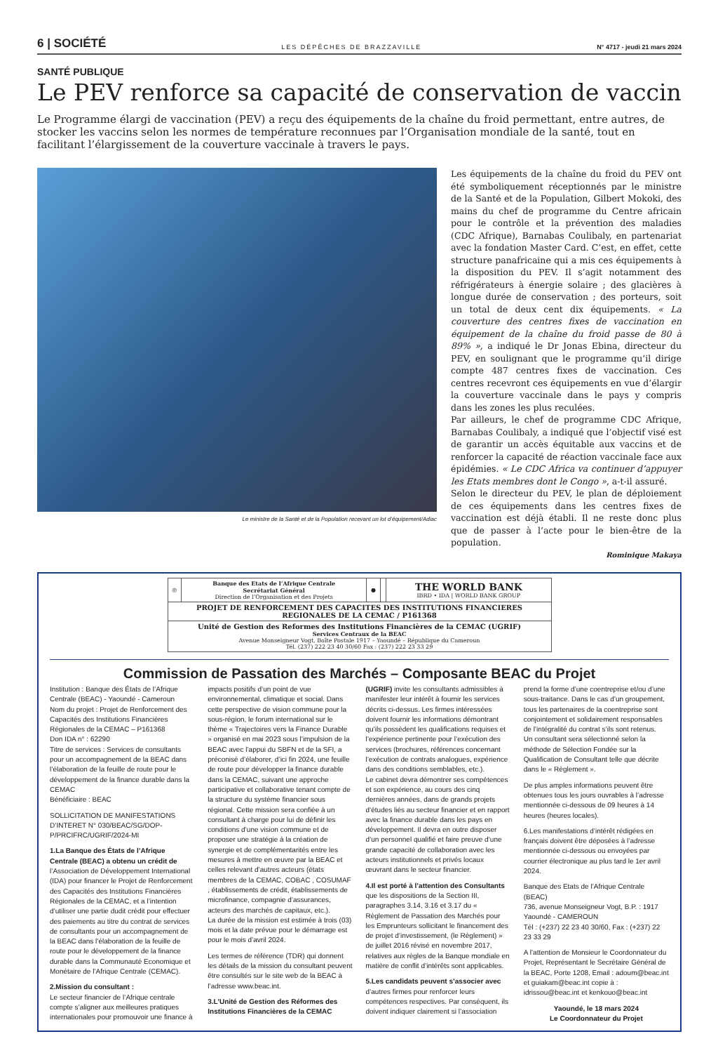6 | SOCIÉTÉ LES DÉPÊCHES DE BRAZZAVILLE N° 4717 - jeudi 21 mars 2024
SANTÉ PUBLIQUE
Le PEV renforce sa capacité de conservation de vaccin
Le Programme élargi de vaccination (PEV) a reçu des équipements de la chaîne du froid permettant, entre autres, de stocker les vaccins selon les normes de température reconnues par l’Organisation mondiale de la santé, tout en facilitant l’élargissement de la couverture vaccinale à travers le pays.
Le ministre de la Santé et de la Population recevant un lot d’équipement/Adiac
Les équipements de la chaîne du froid du PEV ont été symboliquement réceptionnés par le ministre de la Santé et de la Population, Gilbert Mokoki, des mains du chef de programme du Centre africain pour le contrôle et la prévention des maladies (CDC Afrique), Barnabas Coulibaly, en partenariat avec la fondation Master Card. C’est, en effet, cette structure panafricaine qui a mis ces équipements à la disposition du PEV. Il s’agit notamment des réfrigérateurs à énergie solaire ; des glacières à longue durée de conservation ; des porteurs, soit un total de deux cent dix équipements. « La couverture des centres fixes de vaccination en équipement de la chaîne du froid passe de 80 à 89% », a indiqué le Dr Jonas Ebina, directeur du PEV, en soulignant que le programme qu’il dirige compte 487 centres fixes de vaccination. Ces centres recevront ces équipements en vue d’élargir la couverture vaccinale dans le pays y compris dans les zones les plus reculées.
Par ailleurs, le chef de programme CDC Afrique, Barnabas Coulibaly, a indiqué que l’objectif visé est de garantir un accès équitable aux vaccins et de renforcer la capacité de réaction vaccinale face aux épidémies. « Le CDC Africa va continuer d’appuyer les Etats membres dont le Congo », a-t-il assuré.
Selon le directeur du PEV, le plan de déploiement de ces équipements dans les centres fixes de vaccination est déjà établi. Il ne reste donc plus que de passer à l’acte pour le bien-être de la population.
Rominique Makaya
| ◎ | Banque des Etats de l’Afrique Centrale Secrétariat Général Direction de l’Organisation et des Projets | ● | | THE WORLD BANK IBRD • IDA / WORLD BANK GROUP |
| PROJET DE RENFORCEMENT DES CAPACITES DES INSTITUTIONS FINANCIERES REGIONALES DE LA CEMAC / P161368 | | | | |
| Unité de Gestion des Reformes des Institutions Financières de la CEMAC (UGRIF) Services Centraux de la BEAC Avenue Monseigneur Vogt, Boîte Postale 1917 – Yaoundé – République du Cameroun Tél. (237) 222 23 40 30/60 Fax : (237) 222 23 33 29 | | | | |
Commission de Passation des Marchés – Composante BEAC du Projet
Institution : Banque des États de l’Afrique Centrale (BEAC) - Yaoundé - Cameroun
Nom du projet : Projet de Renforcement des Capacités des Institutions Financières Régionales de la CEMAC – P161368
Don IDA n° : 62290
Titre de services : Services de consultants pour un accompagnement de la BEAC dans l’élaboration de la feuille de route pour le développement de la finance durable dans la CEMAC
Bénéficiaire : BEAC
SOLLICITATION DE MANIFESTATIONS D’INTERET N° 030/BEAC/SG/DOP-P/PRCIFRC/UGRIF/2024-MI
1.La Banque des États de l’Afrique Centrale (BEAC) a obtenu un crédit de l’Association de Développement International (IDA) pour financer le Projet de Renforcement des Capacités des Institutions Financières Régionales de la CEMAC, et a l’intention d’utiliser une partie dudit crédit pour effectuer des paiements au titre du contrat de services de consultants pour un accompagnement de la BEAC dans l’élaboration de la feuille de route pour le développement de la finance durable dans la Communauté Economique et Monétaire de l’Afrique Centrale (CEMAC).
2.Mission du consultant :
Le secteur financier de l’Afrique centrale compte s’aligner aux meilleures pratiques internationales pour promouvoir une finance à impacts positifs d’un point de vue environnemental, climatique et social. Dans cette perspective de vision commune pour la sous-région, le forum international sur le thème « Trajectoires vers la Finance Durable » organisé en mai 2023 sous l’impulsion de la BEAC avec l’appui du SBFN et de la SFI, a préconisé d’élaborer, d’ici fin 2024, une feuille de route pour développer la finance durable dans la CEMAC, suivant une approche participative et collaborative tenant compte de la structure du système financier sous régional. Cette mission sera confiée à un consultant à charge pour lui de définir les conditions d’une vision commune et de proposer une stratégie à la création de synergie et de complémentarités entre les mesures à mettre en œuvre par la BEAC et celles relevant d’autres acteurs (états membres de la CEMAC, COBAC , COSUMAF , établissements de crédit, établissements de microfinance, compagnie d’assurances, acteurs des marchés de capitaux, etc.).
La durée de la mission est estimée à trois (03) mois et la date prévue pour le démarrage est pour le mois d’avril 2024.
Les termes de référence (TDR) qui donnent les détails de la mission du consultant peuvent être consultés sur le site web de la BEAC à l’adresse www.beac.int.
3.L’Unité de Gestion des Réformes des Institutions Financières de la CEMAC (UGRIF) invite les consultants admissibles à manifester leur intérêt à fournir les services décrits ci-dessus. Les firmes intéressées doivent fournir les informations démontrant qu’ils possèdent les qualifications requises et l’expérience pertinente pour l’exécution des services (brochures, références concernant l’exécution de contrats analogues, expérience dans des conditions semblables, etc.).
Le cabinet devra démontrer ses compétences et son expérience, au cours des cinq dernières années, dans de grands projets d’études liés au secteur financier et en rapport avec la finance durable dans les pays en développement. Il devra en outre disposer d’un personnel qualifié et faire preuve d’une grande capacité de collaboration avec les acteurs institutionnels et privés locaux œuvrant dans le secteur financier.
4.Il est porté à l’attention des Consultants que les dispositions de la Section III, paragraphes 3.14, 3.16 et 3.17 du « Règlement de Passation des Marchés pour les Emprunteurs sollicitant le financement des de projet d’investissement, (le Règlement) » de juillet 2016 révisé en novembre 2017, relatives aux règles de la Banque mondiale en matière de conflit d’intérêts sont applicables.
5.Les candidats peuvent s’associer avec d’autres firmes pour renforcer leurs compétences respectives. Par conséquent, ils doivent indiquer clairement si l’association prend la forme d’une coentreprise et/ou d’une sous-traitance. Dans le cas d’un groupement, tous les partenaires de la coentreprise sont conjointement et solidairement responsables de l’intégralité du contrat s’ils sont retenus.
Un consultant sera sélectionné selon la méthode de Sélection Fondée sur la Qualification de Consultant telle que décrite dans le « Règlement ».
De plus amples informations peuvent être obtenues tous les jours ouvrables à l’adresse mentionnée ci-dessous de 09 heures à 14 heures (heures locales).
6.Les manifestations d’intérêt rédigées en français doivent être déposées à l’adresse mentionnée ci-dessous ou envoyées par courrier électronique au plus tard le 1er avril 2024.
Banque des Etats de l’Afrique Centrale (BEAC)
736, avenue Monseigneur Vogt, B.P. : 1917
Yaoundé - CAMEROUN
Tél : (+237) 22 23 40 30/60, Fax : (+237) 22 23 33 29
A l’attention de Monsieur le Coordonnateur du Projet, Représentant le Secrétaire Général de la BEAC, Porte 1208, Email : adoum@beac.int et guiakam@beac.int copie à : idrissou@beac.int et kenkouo@beac.int
Yaoundé, le 18 mars 2024
Le Coordonnateur du Projet